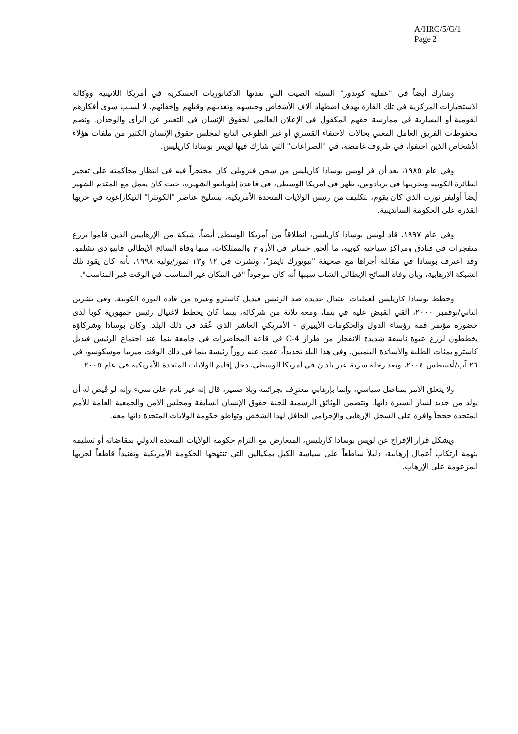A/HRC/5/G/1
Page 2
وشارك أيضاً في "عملية كوندور" السيئة الصيت التي نفذتها الدكتاتوريات العسكرية في أمريكا اللاتينية ووكالة الاستخبارات المركزية في تلك القارة بهدف اضطهاد آلاف الأشخاص وحبسهم وتعذيبهم وقتلهم وإخفائهم، لا لسبب سوى أفكارهم القومية أو اليسارية في ممارسة حقهم المكفول في الإعلان العالمي لحقوق الإنسان في التعبير عن الرأي والوجدان. وتضم محفوظات الفريق العامل المعني بحالات الاختفاء القسري أو غير الطوعي التابع لمجلس حقوق الإنسان الكثير من ملفات هؤلاء الأشخاص الذين اختفوا، في ظروف غامضة، في "الصراعات" التي شارك فيها لويس بوسادا كاريليس.
وفي عام ١٩٨٥، بعد أن فر لويس بوسادا كاريليس من سجن فنزويلي كان محتجزاً فيه في انتظار محاكمته على تفجير الطائرة الكوبية وتخريبها في بربادوس، ظهر في أمريكا الوسطى، في قاعدة إيلوبانغو الشهيرة، حيث كان يعمل مع المقدم الشهير أيضاً أوليفر نورث الذي كان يقوم، بتكليف من رئيس الولايات المتحدة الأمريكية، بتسليح عناصر "الكونترا" النيكاراغوية في حربها القذرة على الحكومة الساندينية.
وفي عام ١٩٩٧، قاد لويس بوسادا كاريليس، انطلاقاً من أمريكا الوسطى أيضاً، شبكة من الإرهابيين الذين قاموا بزرع متفجرات في فنادق ومراكز سياحية كوبية، ما ألحق خسائر في الأرواح والممتلكات، منها وفاة السائح الإيطالي فابيو دي تشلمو. وقد اعترف بوسادا في مقابلة أجراها مع صحيفة "نيويورك تايمز"، ونشرت في ١٢ و١٣ تموز/يوليه ١٩٩٨، بأنه كان يقود تلك الشبكة الإرهابية، وبأن وفاة السائح الإيطالي الشاب سببها أنه كان موجوداً "في المكان غير المناسب في الوقت غير المناسب".
وخطط بوسادا كاريليس لعمليات اغتيال عديدة ضد الرئيس فيديل كاسترو وغيره من قادة الثورة الكوبية. وفي تشرين الثاني/نوفمبر ٢٠٠٠، ألقي القبض عليه في بنما، ومعه ثلاثة من شركائه، بينما كان يخطط لاغتيال رئيس جمهورية كوبا لدى حضوره مؤتمر قمة رؤساء الدول والحكومات الأيبيري - الأمريكي العاشر الذي عُقد في ذلك البلد. وكان بوسادا وشركاؤه يخططون لزرع عبوة ناسفة شديدة الانفجار من طراز C-4 في قاعة المحاضرات في جامعة بنما عند اجتماع الرئيس فيديل كاسترو بمئات الطلبة والأساتذة البنميين. وفي هذا البلد تحديداً، عفت عنه زوراً رئيسة بنما في ذلك الوقت ميريبا موسكوسو، في ٢٦ آب/أغسطس ٢٠٠٤، وبعد رحلة سرية عبر بلدان في أمريكا الوسطى، دخل إقليم الولايات المتحدة الأمريكية في عام ٢٠٠٥.
ولا يتعلق الأمر بمناضل سياسي، وإنما بإرهابي معترِف بجرائمه وبلا ضمير، قال إنه غير نادم على شيء وإنه لو قُيض له أن يولد من جديد لسار السيرة ذاتها. وتتضمن الوثائق الرسمية للجنة حقوق الإنسان السابقة ومجلس الأمن والجمعية العامة للأمم المتحدة حججاً وافرة على السجل الإرهابي والإجرامي الحافل لهذا الشخص وتواطؤ حكومة الولايات المتحدة ذاتها معه.
ويشكل قرار الإفراج عن لويس بوسادا كاريليس، المتعارض مع التزام حكومة الولايات المتحدة الدولي بمقاضاته أو تسليمه بتهمة ارتكاب أعمال إرهابية، دليلاً ساطعاً على سياسة الكيل بمكيالين التي تنتهجها الحكومة الأمريكية وتفنيداً قاطعاً لحربها المزعومة على الإرهاب.